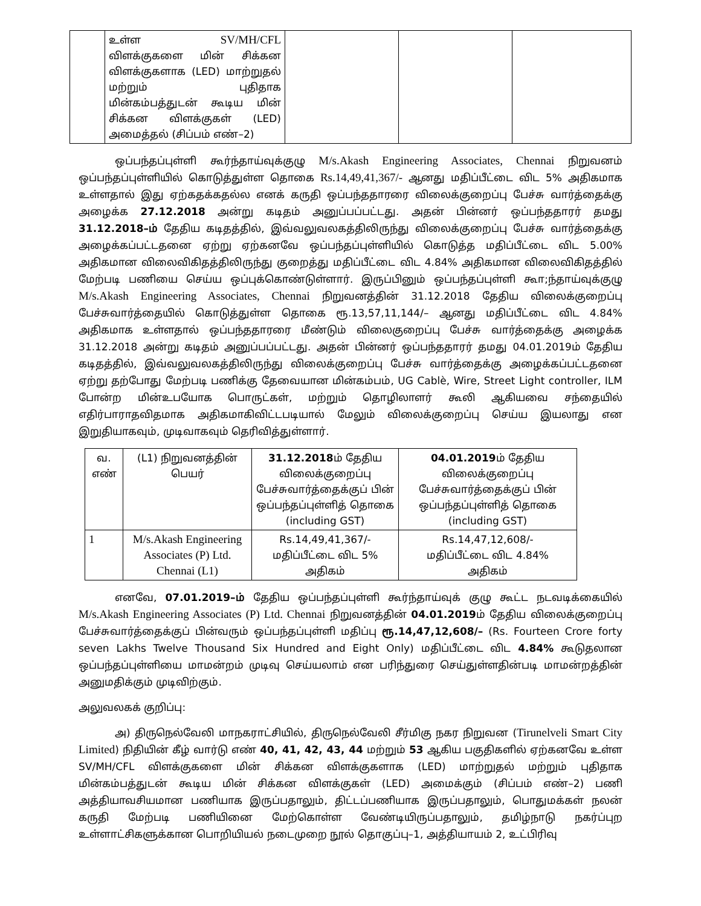| | உள்ள SV/MH/CFL விளக்குகளை மின் சிக்கன விளக்குகளாக (LED) மாற்றுதல் மற்றும் புதிதாக மின்கம்பத்துடன் கூடிய மின் சிக்கன விளக்குகள் (LED) அமைத்தல் (சிப்பம் எண்–2) | | | |
ஒப்பந்தப்புள்ளி கூர்ந்தாய்வுக்குழு M/s.Akash Engineering Associates, Chennai நிறுவனம் ஒப்பந்தப்புள்ளியில் கொடுத்துள்ள தொகை Rs.14,49,41,367/- ஆனது மதிப்பீட்டை விட 5% அதிகமாக உள்ளதால் இது ஏற்கதக்கதல்ல எனக் கருதி ஒப்பந்ததாரரை விலைக்குறைப்பு பேச்சு வார்த்தைக்கு அழைக்க 27.12.2018 அன்று கடிதம் அனுப்பப்பட்டது. அதன் பின்னர் ஒப்பந்ததாரர் தமது 31.12.2018–ம் தேதிய கடிதத்தில், இவ்வலுவலகத்திலிருந்து விலைக்குறைப்பு பேச்சு வார்த்தைக்கு அழைக்கப்பட்டதனை ஏற்று ஏற்கனவே ஒப்பந்தப்புள்ளியில் கொடுத்த மதிப்பீட்டை விட 5.00% அதிகமான விலைவிகிதத்திலிருந்து குறைத்து மதிப்பீட்டை விட 4.84% அதிகமான விலைவிகிதத்தில் மேற்படி பணியை செய்ய ஒப்புக்கொண்டுள்ளார். இருப்பினும் ஒப்பந்தப்புள்ளி கூா;ந்தாய்வுக்குழு M/s.Akash Engineering Associates, Chennai நிறுவனத்தின் 31.12.2018 தேதிய விலைக்குறைப்பு பேச்சுவார்த்தையில் கொடுத்துள்ள தொகை ரூ.13,57,11,144/– ஆனது மதிப்பீட்டை விட 4.84% அதிகமாக உள்ளதால் ஒப்பந்ததாரரை மீண்டும் விலைகுறைப்பு பேச்சு வார்த்தைக்கு அழைக்க 31.12.2018 அன்று கடிதம் அனுப்பப்பட்டது. அதன் பின்னர் ஒப்பந்ததாரர் தமது 04.01.2019ம் தேதிய கடிதத்தில், இவ்வலுவலகத்திலிருந்து விலைக்குறைப்பு பேச்சு வார்த்தைக்கு அழைக்கப்பட்டதனை ஏற்று தற்போது மேற்படி பணிக்கு தேவையான மின்கம்பம், UG Cablè, Wire, Street Light controller, ILM போன்ற மின்உபயோக பொருட்கள், மற்றும் தொழிலாளர் கூலி ஆகியவை சந்தையில் எதிர்பாராதவிதமாக அதிகமாகிவிட்டபடியால் மேலும் விலைக்குறைப்பு செய்ய இயலாது என இறுதியாகவும், முடிவாகவும் தெரிவித்துள்ளார்.
| வ. எண் | (L1) நிறுவனத்தின் பெயர் | 31.12.2018 ம் தேதிய விலைக்குறைப்பு பேச்சுவார்த்தைக்குப் பின் ஒப்பந்தப்புள்ளித் தொகை (including GST) | 04.01.2019 ம் தேதிய விலைக்குறைப்பு பேச்சுவார்த்தைக்குப் பின் ஒப்பந்தப்புள்ளித் தொகை (including GST) |
| --- | --- | --- | --- |
| 1 | M/s.Akash Engineering Associates (P) Ltd. Chennai (L1) | Rs.14,49,41,367/- மதிப்பீட்டை விட 5% அதிகம் | Rs.14,47,12,608/- மதிப்பீட்டை விட 4.84% அதிகம் |
எனவே, 07.01.2019–ம் தேதிய ஒப்பந்தப்புள்ளி கூர்ந்தாய்வுக் குழு கூட்ட நடவடிக்கையில் M/s.Akash Engineering Associates (P) Ltd. Chennai நிறுவனத்தின் 04.01.2019ம் தேதிய விலைக்குறைப்பு பேச்சுவார்த்தைக்குப் பின்வரும் ஒப்பந்தப்புள்ளி மதிப்பு ரூ.14,47,12,608/– (Rs. Fourteen Crore forty seven Lakhs Twelve Thousand Six Hundred and Eight Only) மதிப்பீட்டை விட 4.84% கூடுதலான ஒப்பந்தப்புள்ளியை மாமன்றம் முடிவு செய்யலாம் என பரிந்துரை செய்துள்ளதின்படி மாமன்றத்தின் அனுமதிக்கும் முடிவிற்கும்.
அலுவலகக் குறிப்பு:
அ) திருநெல்வேலி மாநகராட்சியில், திருநெல்வேலி சீர்மிகு நகர நிறுவன (Tirunelveli Smart City Limited) நிதியின் கீழ் வார்டு எண் 40, 41, 42, 43, 44 மற்றும் 53 ஆகிய பகுதிகளில் ஏற்கனவே உள்ள SV/MH/CFL விளக்குகளை மின் சிக்கன விளக்குகளாக (LED) மாற்றுதல் மற்றும் புதிதாக மின்கம்பத்துடன் கூடிய மின் சிக்கன விளக்குகள் (LED) அமைக்கும் (சிப்பம் எண்–2) பணி அத்தியாவசியமான பணியாக இருப்பதாலும், திட்டப்பணியாக இருப்பதாலும், பொதுமக்கள் நலன் கருதி மேற்படி பணியினை மேற்கொள்ள வேண்டியிருப்பதாலும், தமிழ்நாடு நகர்ப்புற உள்ளாட்சிகளுக்கான பொறியியல் நடைமுறை நூல் தொகுப்பு–1, அத்தியாயம் 2, உட்பிரிவு